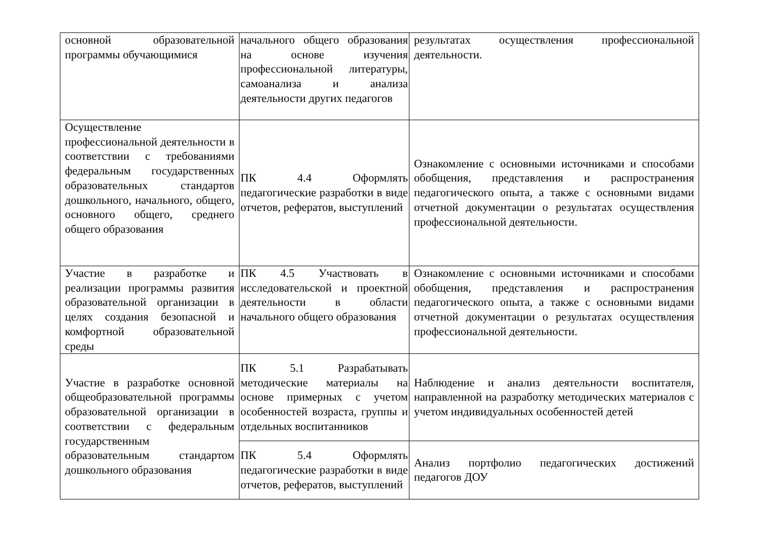| основной образовательной программы обучающимися | начального общего образования на основе изучения профессиональной литературы, самоанализа и анализа деятельности других педагогов | результатах осуществления профессиональной деятельности. |
| Осуществление профессиональной деятельности в соответствии с требованиями федеральным государственных образовательных стандартов дошкольного, начального, общего, основного общего, среднего общего образования | ПК 4.4 Оформлять педагогические разработки в виде отчетов, рефератов, выступлений | Ознакомление с основными источниками и способами обобщения, представления и распространения педагогического опыта, а также с основными видами отчетной документации о результатах осуществления профессиональной деятельности. |
| Участие в разработке и реализации программы развития образовательной организации в целях создания безопасной и комфортной образовательной среды | ПК 4.5 Участвовать в исследовательской и проектной деятельности в области начального общего образования | Ознакомление с основными источниками и способами обобщения, представления и распространения педагогического опыта, а также с основными видами отчетной документации о результатах осуществления профессиональной деятельности. |
| Участие в разработке основной общеобразовательной программы образовательной организации в соответствии с федеральным государственным образовательным стандартом дошкольного образования | ПК 5.1 Разрабатывать методические материалы на основе примерных с учетом особенностей возраста, группы и отдельных воспитанников | Наблюдение и анализ деятельности воспитателя, направленной на разработку методических материалов с учетом индивидуальных особенностей детей |
| | ПК 5.4 Оформлять педагогические разработки в виде отчетов, рефератов, выступлений | Анализ портфолио педагогических достижений педагогов ДОУ |